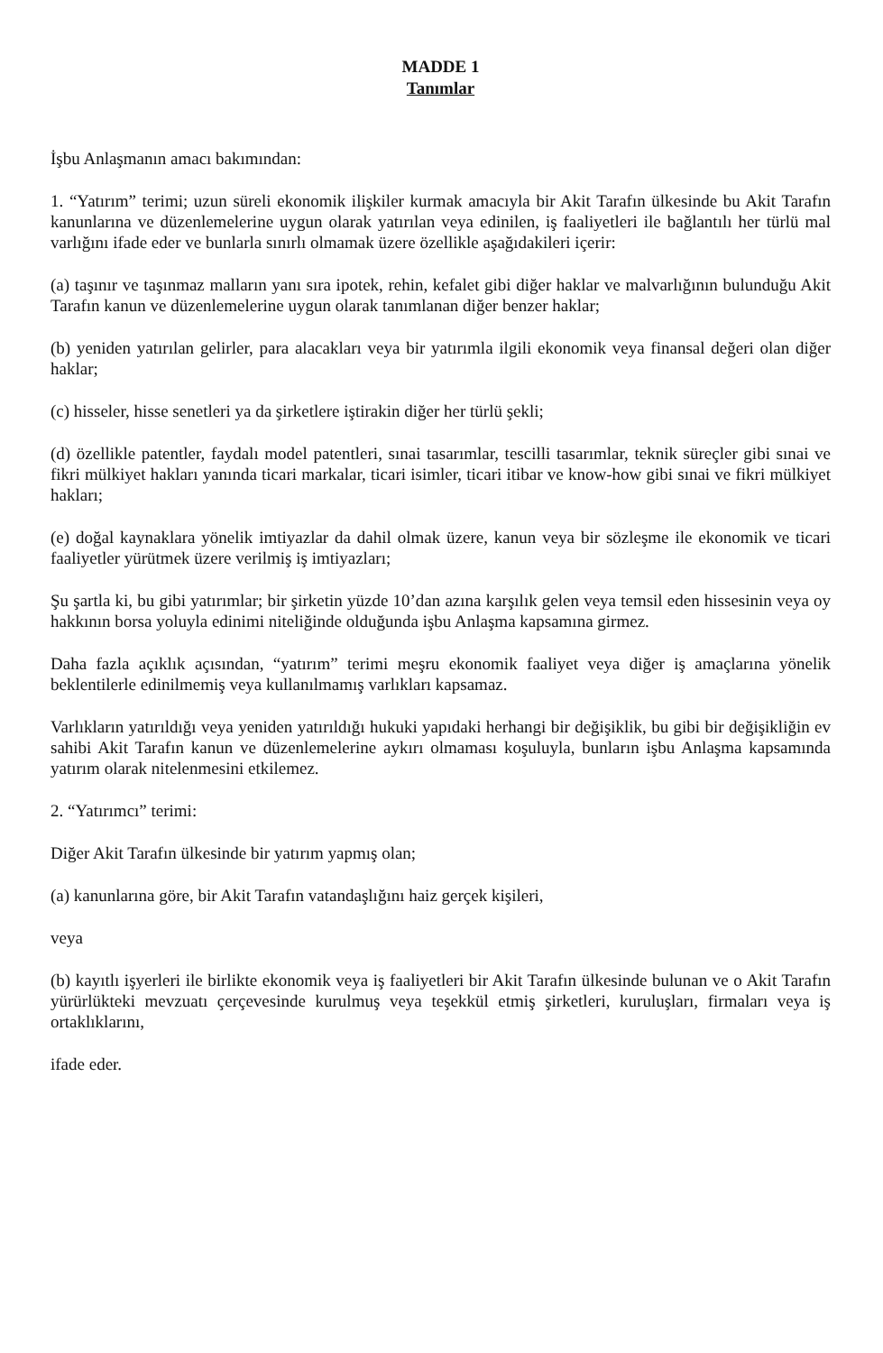MADDE 1
Tanımlar
İşbu Anlaşmanın amacı bakımından:
1. “Yatırım” terimi; uzun süreli ekonomik ilişkiler kurmak amacıyla bir Akit Tarafın ülkesinde bu Akit Tarafın kanunlarına ve düzenlemelerine uygun olarak yatırılan veya edinilen, iş faaliyetleri ile bağlantılı her türlü mal varlığını ifade eder ve bunlarla sınırlı olmamak üzere özellikle aşağıdakileri içerir:
(a) taşınır ve taşınmaz malların yanı sıra ipotek, rehin, kefalet gibi diğer haklar ve malvarlığının bulunduğu Akit Tarafın kanun ve düzenlemelerine uygun olarak tanımlanan diğer benzer haklar;
(b) yeniden yatırılan gelirler, para alacakları veya bir yatırımla ilgili ekonomik veya finansal değeri olan diğer haklar;
(c) hisseler, hisse senetleri ya da şirketlere iştirakin diğer her türlü şekli;
(d) özellikle patentler, faydalı model patentleri, sınai tasarımlar, tescilli tasarımlar, teknik süreçler gibi sınai ve fikri mülkiyet hakları yanında ticari markalar, ticari isimler, ticari itibar ve know-how gibi sınai ve fikri mülkiyet hakları;
(e) doğal kaynaklara yönelik imtiyazlar da dahil olmak üzere, kanun veya bir sözleşme ile ekonomik ve ticari faaliyetler yürütmek üzere verilmiş iş imtiyazları;
Şu şartla ki, bu gibi yatırımlar; bir şirketin yüzde 10’dan azına karşılık gelen veya temsil eden hissesinin veya oy hakkının borsa yoluyla edinimi niteliğinde olduğunda işbu Anlaşma kapsamına girmez.
Daha fazla açıklık açısından, “yatırım” terimi meşru ekonomik faaliyet veya diğer iş amaçlarına yönelik beklentilerle edinilmemiş veya kullanılmamış varlıkları kapsamaz.
Varlıkların yatırıldığı veya yeniden yatırıldığı hukuki yapıdaki herhangi bir değişiklik, bu gibi bir değişikliğin ev sahibi Akit Tarafın kanun ve düzenlemelerine aykırı olmaması koşuluyla, bunların işbu Anlaşma kapsamında yatırım olarak nitelenmesini etkilemez.
2. “Yatırımcı” terimi:
Diğer Akit Tarafın ülkesinde bir yatırım yapmış olan;
(a) kanunlarına göre, bir Akit Tarafın vatandaşlığını haiz gerçek kişileri,
veya
(b) kayıtlı işyerleri ile birlikte ekonomik veya iş faaliyetleri bir Akit Tarafın ülkesinde bulunan ve o Akit Tarafın yürürlükteki mevzuatı çerçevesinde kurulmuş veya teşekkül etmiş şirketleri, kuruluşları, firmaları veya iş ortaklıklarını,
ifade eder.